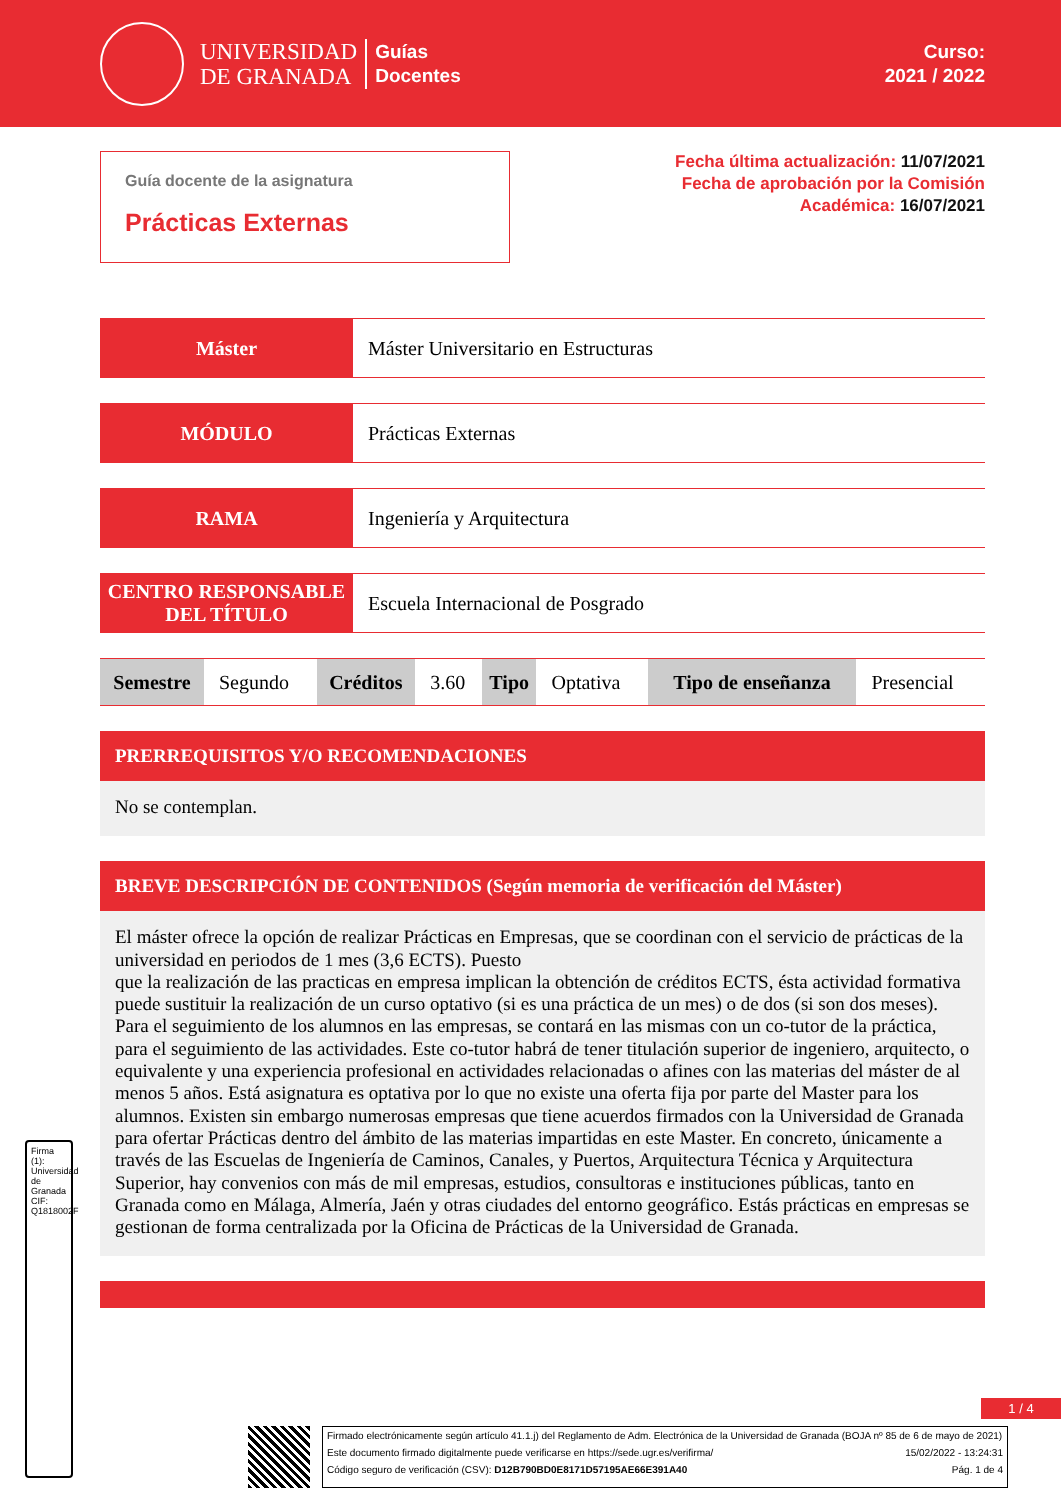UNIVERSIDAD
DE GRANADA
Guías
Docentes
Curso:
2021 / 2022
Guía docente de la asignatura
Prácticas Externas
Fecha última actualización: 11/07/2021
Fecha de aprobación por la Comisión
Académica: 16/07/2021
Máster Máster Universitario en Estructuras
MÓDULO Prácticas Externas
RAMA Ingeniería y Arquitectura
CENTRO RESPONSABLE DEL TÍTULO
Escuela Internacional de Posgrado
| Semestre | Segundo | Créditos | 3.60 | Tipo | Optativa | Tipo de enseñanza | Presencial |
PRERREQUISITOS Y/O RECOMENDACIONES
No se contemplan.
BREVE DESCRIPCIÓN DE CONTENIDOS (Según memoria de verificación del Máster)
El máster ofrece la opción de realizar Prácticas en Empresas, que se coordinan con el servicio de prácticas de la universidad en periodos de 1 mes (3,6 ECTS). Puesto
que la realización de las practicas en empresa implican la obtención de créditos ECTS, ésta actividad formativa puede sustituir la realización de un curso optativo (si es una práctica de un mes) o de dos (si son dos meses). Para el seguimiento de los alumnos en las empresas, se contará en las mismas con un co-tutor de la práctica, para el seguimiento de las actividades. Este co-tutor habrá de tener titulación superior de ingeniero, arquitecto, o equivalente y una experiencia profesional en actividades relacionadas o afines con las materias del máster de al menos 5 años. Está asignatura es optativa por lo que no existe una oferta fija por parte del Master para los alumnos. Existen sin embargo numerosas empresas que tiene acuerdos firmados con la Universidad de Granada para ofertar Prácticas dentro del ámbito de las materias impartidas en este Master. En concreto, únicamente a través de las Escuelas de Ingeniería de Caminos, Canales, y Puertos, Arquitectura Técnica y Arquitectura Superior, hay convenios con más de mil empresas, estudios, consultoras e instituciones públicas, tanto en Granada como en Málaga, Almería, Jaén y otras ciudades del entorno geográfico. Estás prácticas en empresas se gestionan de forma centralizada por la Oficina de Prácticas de la Universidad de Granada.
Firma (1): Universidad de Granada CIF: Q1818002F
1 / 4
Firmado electrónicamente según artículo 41.1.j) del Reglamento de Adm. Electrónica de la Universidad de Granada (BOJA nº 85 de 6 de mayo de 2021)
Este documento firmado digitalmente puede verificarse en https://sede.ugr.es/verifirma/ 15/02/2022 - 13:24:31
Código seguro de verificación (CSV): D12B790BD0E8171D57195AE66E391A40 Pág. 1 de 4